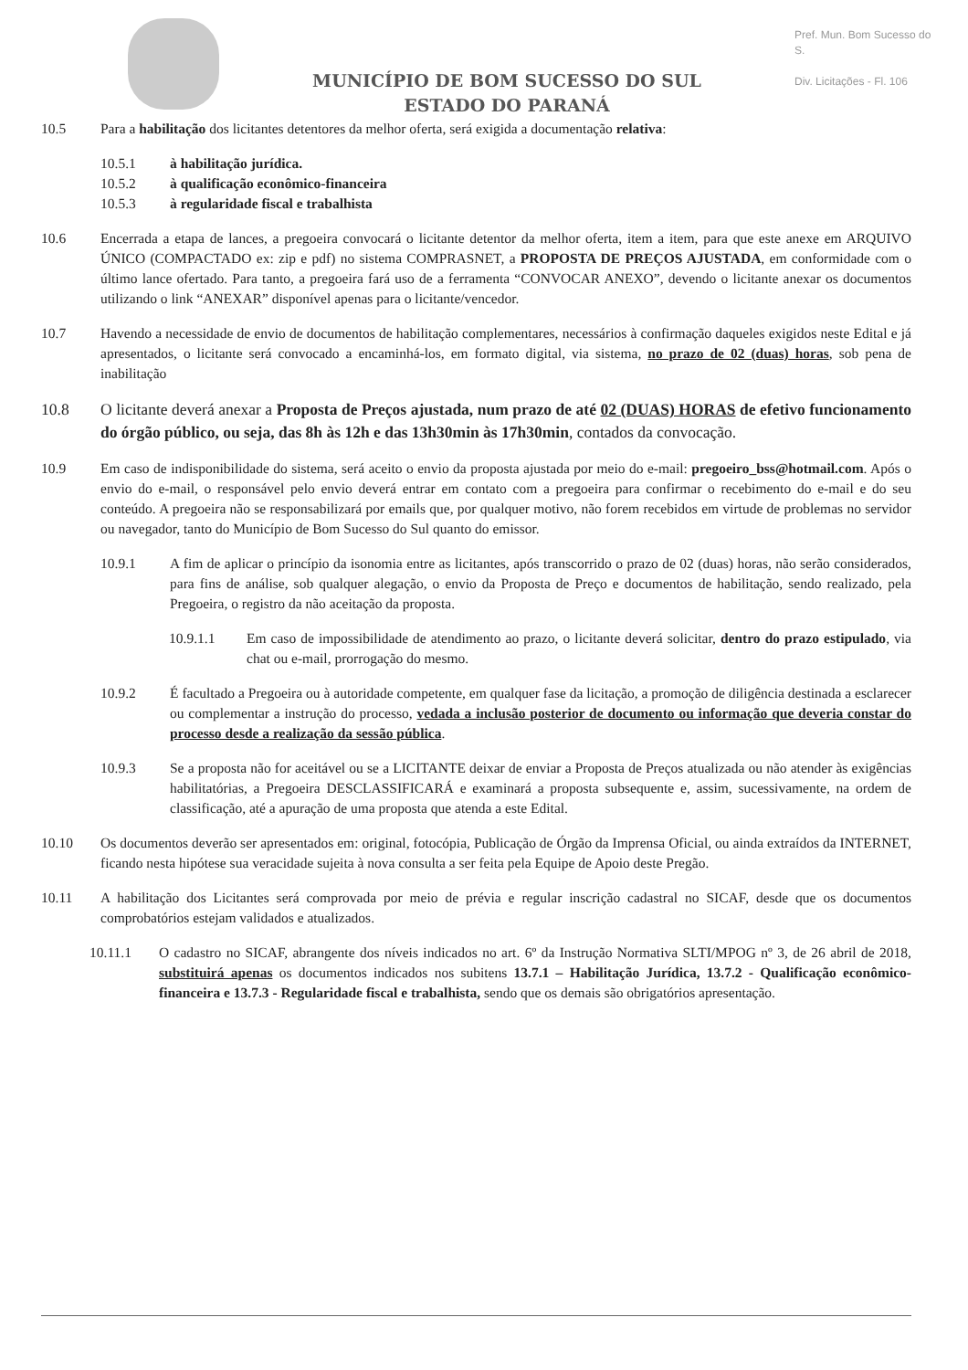MUNICÍPIO DE BOM SUCESSO DO SUL
ESTADO DO PARANÁ
Pref. Mun. Bom Sucesso do S.
Div. Licitações - Fl. 106
10.5 Para a habilitação dos licitantes detentores da melhor oferta, será exigida a documentação relativa:
10.5.1 à habilitação jurídica.
10.5.2 à qualificação econômico-financeira
10.5.3 à regularidade fiscal e trabalhista
10.6 Encerrada a etapa de lances, a pregoeira convocará o licitante detentor da melhor oferta, item a item, para que este anexe em ARQUIVO ÚNICO (COMPACTADO ex: zip e pdf) no sistema COMPRASNET, a PROPOSTA DE PREÇOS AJUSTADA, em conformidade com o último lance ofertado. Para tanto, a pregoeira fará uso de a ferramenta “CONVOCAR ANEXO”, devendo o licitante anexar os documentos utilizando o link “ANEXAR” disponível apenas para o licitante/vencedor.
10.7 Havendo a necessidade de envio de documentos de habilitação complementares, necessários à confirmação daqueles exigidos neste Edital e já apresentados, o licitante será convocado a encaminhá-los, em formato digital, via sistema, no prazo de 02 (duas) horas, sob pena de inabilitação
10.8 O licitante deverá anexar a Proposta de Preços ajustada, num prazo de até 02 (DUAS) HORAS de efetivo funcionamento do órgão público, ou seja, das 8h às 12h e das 13h30min às 17h30min, contados da convocação.
10.9 Em caso de indisponibilidade do sistema, será aceito o envio da proposta ajustada por meio do e-mail: pregoeiro_bss@hotmail.com. Após o envio do e-mail, o responsável pelo envio deverá entrar em contato com a pregoeira para confirmar o recebimento do e-mail e do seu conteúdo. A pregoeira não se responsabilizará por emails que, por qualquer motivo, não forem recebidos em virtude de problemas no servidor ou navegador, tanto do Município de Bom Sucesso do Sul quanto do emissor.
10.9.1 A fim de aplicar o princípio da isonomia entre as licitantes, após transcorrido o prazo de 02 (duas) horas, não serão considerados, para fins de análise, sob qualquer alegação, o envio da Proposta de Preço e documentos de habilitação, sendo realizado, pela Pregoeira, o registro da não aceitação da proposta.
10.9.1.1 Em caso de impossibilidade de atendimento ao prazo, o licitante deverá solicitar, dentro do prazo estipulado, via chat ou e-mail, prorrogação do mesmo.
10.9.2 É facultado a Pregoeira ou à autoridade competente, em qualquer fase da licitação, a promoção de diligência destinada a esclarecer ou complementar a instrução do processo, vedada a inclusão posterior de documento ou informação que deveria constar do processo desde a realização da sessão pública.
10.9.3 Se a proposta não for aceitável ou se a LICITANTE deixar de enviar a Proposta de Preços atualizada ou não atender às exigências habilitatórias, a Pregoeira DESCLASSIFICARÁ e examinará a proposta subsequente e, assim, sucessivamente, na ordem de classificação, até a apuração de uma proposta que atenda a este Edital.
10.10 Os documentos deverão ser apresentados em: original, fotocópia, Publicação de Órgão da Imprensa Oficial, ou ainda extraídos da INTERNET, ficando nesta hipótese sua veracidade sujeita à nova consulta a ser feita pela Equipe de Apoio deste Pregão.
10.11 A habilitação dos Licitantes será comprovada por meio de prévia e regular inscrição cadastral no SICAF, desde que os documentos comprobatórios estejam validados e atualizados.
10.11.1 O cadastro no SICAF, abrangente dos níveis indicados no art. 6º da Instrução Normativa SLTI/MPOG nº 3, de 26 abril de 2018, substituirá apenas os documentos indicados nos subitens 13.7.1 – Habilitação Jurídica, 13.7.2 - Qualificação econômico-financeira e 13.7.3 - Regularidade fiscal e trabalhista, sendo que os demais são obrigatórios apresentação.